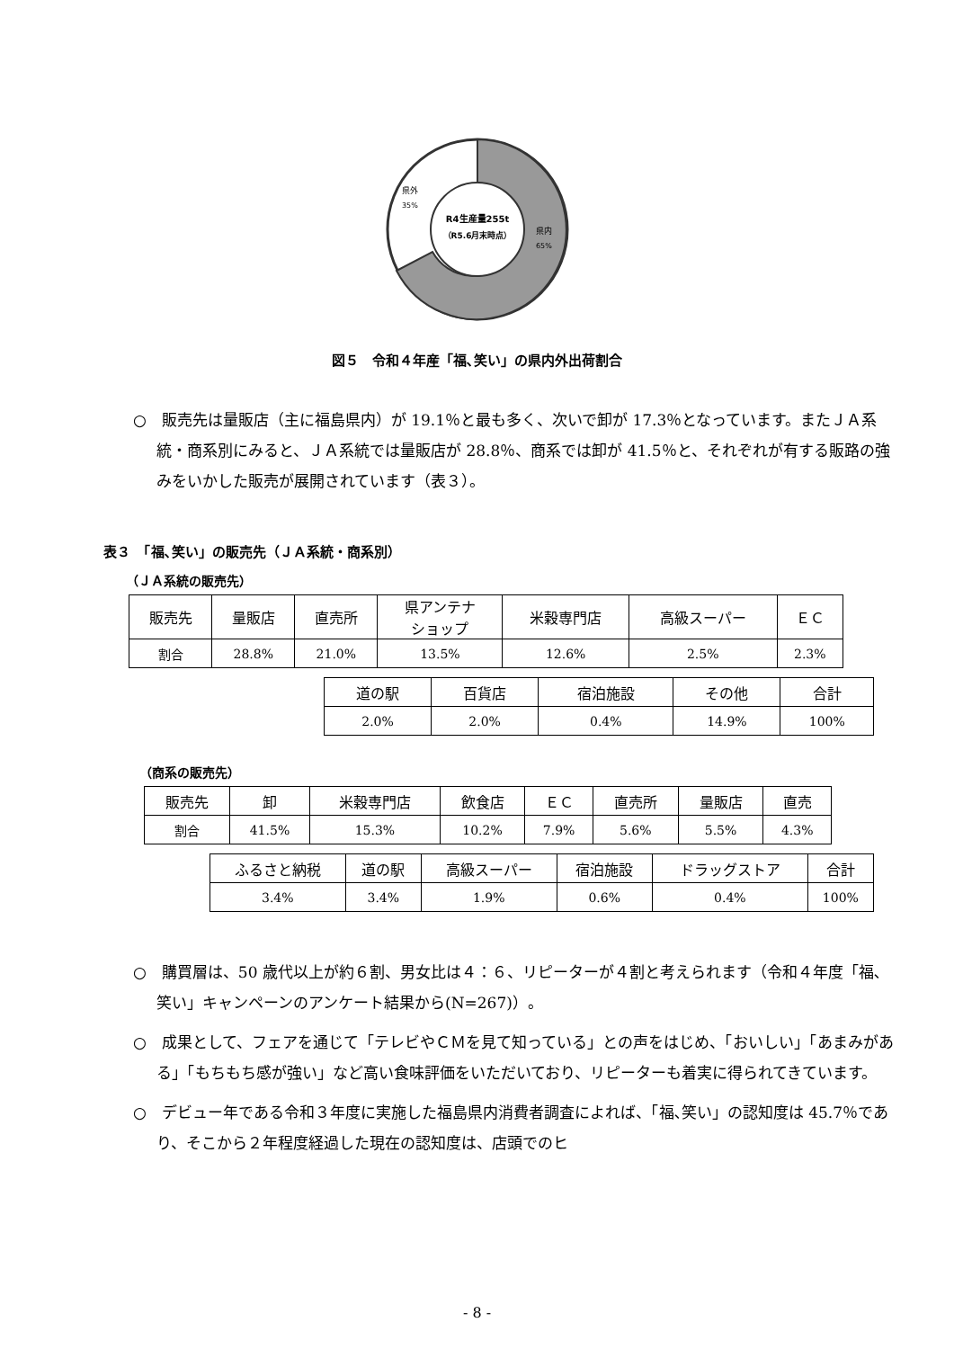R4生産量255t
（R5.6月末時点）
県外
35%
県内
65%
図５　令和４年産「福､笑い」の県内外出荷割合
○　販売先は量販店（主に福島県内）が 19.1％と最も多く、次いで卸が 17.3％となっています。またＪＡ系統・商系別にみると、ＪＡ系統では量販店が 28.8％、商系では卸が 41.5％と、それぞれが有する販路の強みをいかした販売が展開されています（表３）。
表３　「福､笑い」の販売先（ＪＡ系統・商系別）
（ＪＡ系統の販売先）
| 販売先 | 量販店 | 直売所 | 県アンテナ ショップ | 米穀専門店 | 高級スーパー | ＥＣ |
| 割合 | 28.8% | 21.0% | 13.5% | 12.6% | 2.5% | 2.3% |
| 道の駅 | 百貨店 | 宿泊施設 | その他 | 合計 |
| 2.0% | 2.0% | 0.4% | 14.9% | 100% |
（商系の販売先）
| 販売先 | 卸 | 米穀専門店 | 飲食店 | ＥＣ | 直売所 | 量販店 | 直売 |
| 割合 | 41.5% | 15.3% | 10.2% | 7.9% | 5.6% | 5.5% | 4.3% |
| ふるさと納税 | 道の駅 | 高級スーパー | 宿泊施設 | ドラッグストア | 合計 |
| 3.4% | 3.4% | 1.9% | 0.6% | 0.4% | 100% |
○　購買層は、50 歳代以上が約６割、男女比は４：６、リピーターが４割と考えられます（令和４年度「福､笑い」キャンペーンのアンケート結果から(N=267)）。
○　成果として、フェアを通じて「テレビやＣＭを見て知っている」との声をはじめ、「おいしい」「あまみがある」「もちもち感が強い」など高い食味評価をいただいており、リピーターも着実に得られてきています。
○　デビュー年である令和３年度に実施した福島県内消費者調査によれば、「福､笑い」の認知度は 45.7％であり、そこから２年程度経過した現在の認知度は、店頭でのヒ
- 8 -